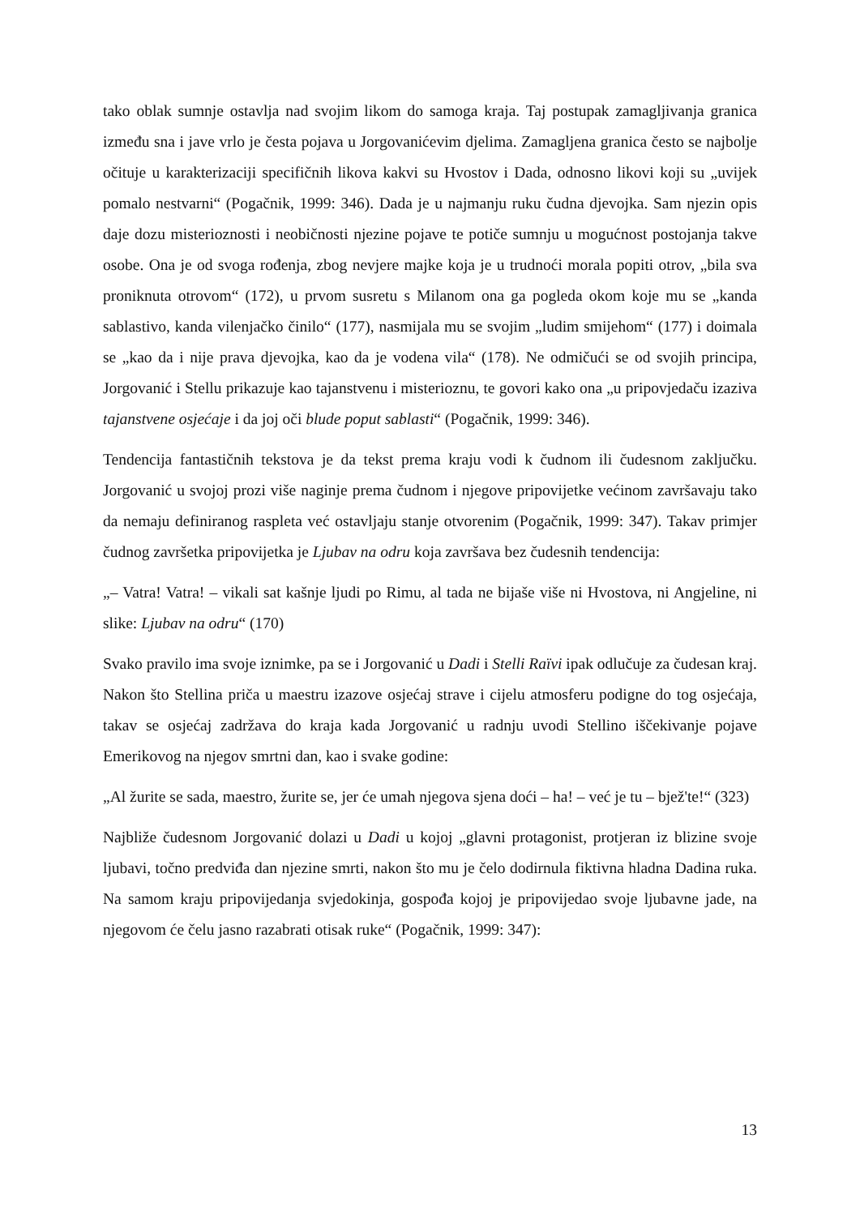tako oblak sumnje ostavlja nad svojim likom do samoga kraja. Taj postupak zamagljivanja granica između sna i jave vrlo je česta pojava u Jorgovanićevim djelima. Zamagljena granica često se najbolje očituje u karakterizaciji specifičnih likova kakvi su Hvostov i Dada, odnosno likovi koji su „uvijek pomalo nestvarni“ (Pogačnik, 1999: 346). Dada je u najmanju ruku čudna djevojka. Sam njezin opis daje dozu misterioznosti i neobičnosti njezine pojave te potiče sumnju u mogućnost postojanja takve osobe. Ona je od svoga rođenja, zbog nevjere majke koja je u trudnoći morala popiti otrov, „bila sva proniknuta otrovom“ (172), u prvom susretu s Milanom ona ga pogleda okom koje mu se „kanda sablastivo, kanda vilenjačko činilo“ (177), nasmijala mu se svojim „ludim smijehom“ (177) i doimala se „kao da i nije prava djevojka, kao da je vodena vila“ (178). Ne odmičući se od svojih principa, Jorgovanić i Stellu prikazuje kao tajanstvenu i misterioznu, te govori kako ona „u pripovjedaču izaziva tajanstvene osjećaje i da joj oči blude poput sablasti“ (Pogačnik, 1999: 346).
Tendencija fantastičnih tekstova je da tekst prema kraju vodi k čudnom ili čudesnom zaključku. Jorgovanić u svojoj prozi više naginje prema čudnom i njegove pripovijetke većinom završavaju tako da nemaju definiranog raspleta već ostavljaju stanje otvorenim (Pogačnik, 1999: 347). Takav primjer čudnog završetka pripovijetka je Ljubav na odru koja završava bez čudesnih tendencija:
„– Vatra! Vatra! – vikali sat kašnje ljudi po Rimu, al tada ne bijaše više ni Hvostova, ni Angjeline, ni slike: Ljubav na odru“ (170)
Svako pravilo ima svoje iznimke, pa se i Jorgovanić u Dadi i Stelli Raïvi ipak odlučuje za čudesan kraj. Nakon što Stellina priča u maestru izazove osjećaj strave i cijelu atmosferu podigne do tog osjećaja, takav se osjećaj zadržava do kraja kada Jorgovanić u radnju uvodi Stellino iščekivanje pojave Emerikovog na njegov smrtni dan, kao i svake godine:
„Al žurite se sada, maestro, žurite se, jer će umah njegova sjena doći – ha! – već je tu – bjež'te!“ (323)
Najbliže čudesnom Jorgovanić dolazi u Dadi u kojoj „glavni protagonist, protjeran iz blizine svoje ljubavi, točno predviđa dan njezine smrti, nakon što mu je čelo dodirnula fiktivna hladna Dadina ruka. Na samom kraju pripovijedanja svjedokinja, gospođa kojoj je pripovijedao svoje ljubavne jade, na njegovom će čelu jasno razabrati otisak ruke“ (Pogačnik, 1999: 347):
13